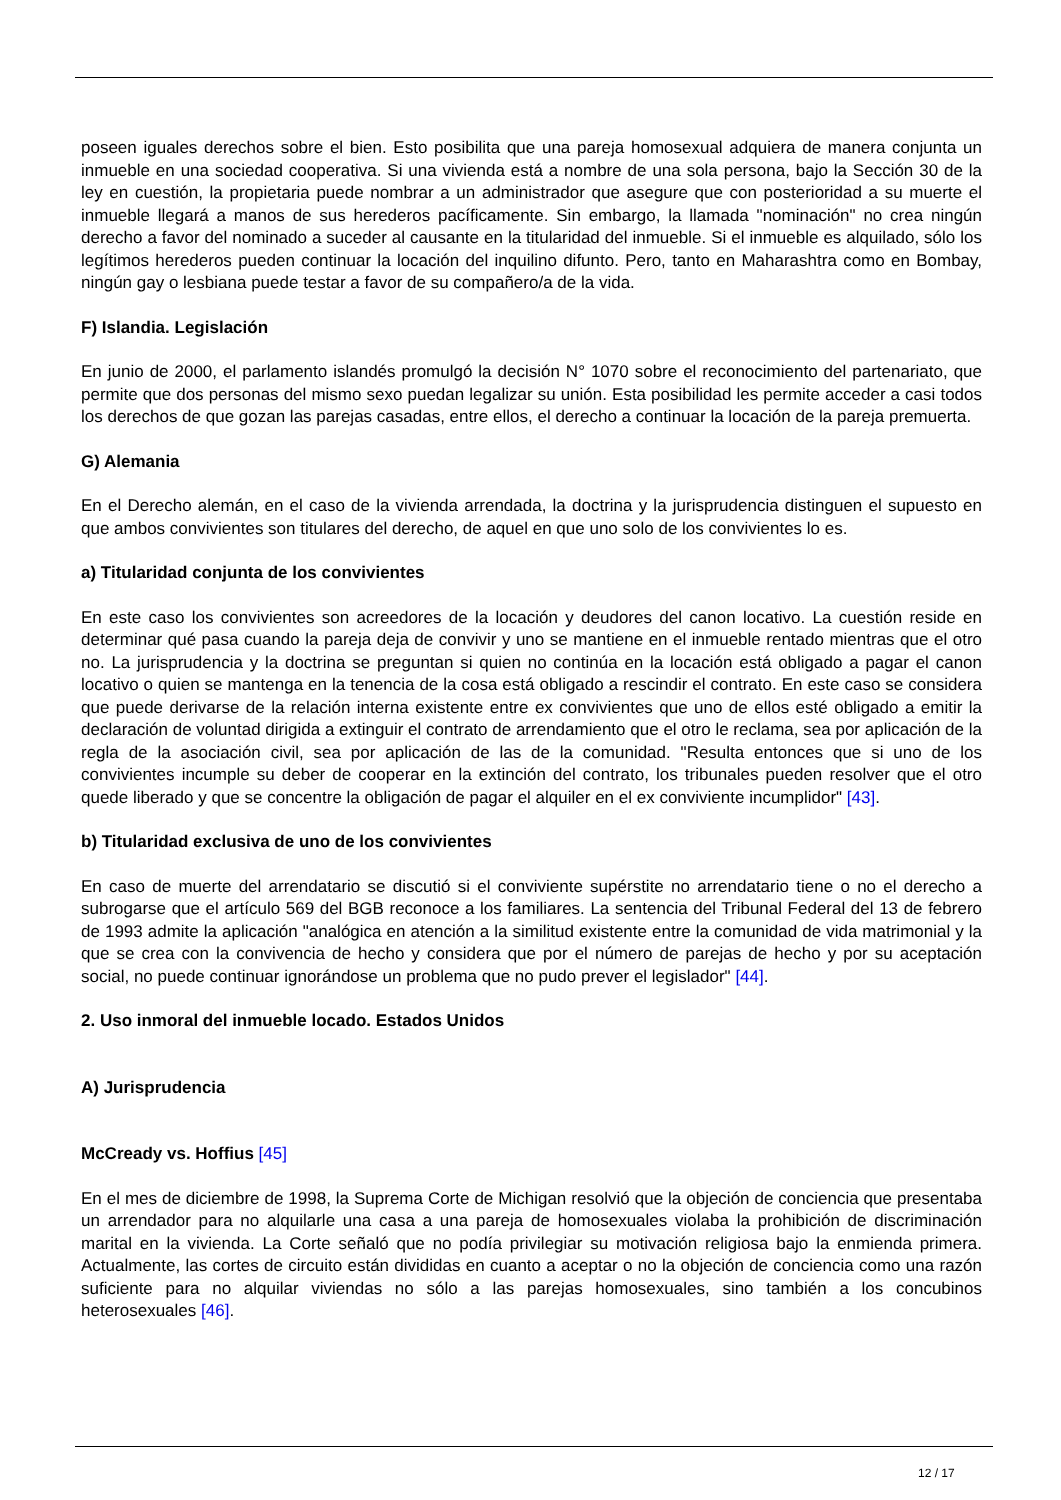poseen iguales derechos sobre el bien. Esto posibilita que una pareja homosexual adquiera de manera conjunta un inmueble en una sociedad cooperativa. Si una vivienda está a nombre de una sola persona, bajo la Sección 30 de la ley en cuestión, la propietaria puede nombrar a un administrador que asegure que con posterioridad a su muerte el inmueble llegará a manos de sus herederos pacíficamente. Sin embargo, la llamada "nominación" no crea ningún derecho a favor del nominado a suceder al causante en la titularidad del inmueble. Si el inmueble es alquilado, sólo los legítimos herederos pueden continuar la locación del inquilino difunto. Pero, tanto en Maharashtra como en Bombay, ningún gay o lesbiana puede testar a favor de su compañero/a de la vida.
F) Islandia. Legislación
En junio de 2000, el parlamento islandés promulgó la decisión N° 1070 sobre el reconocimiento del partenariato, que permite que dos personas del mismo sexo puedan legalizar su unión. Esta posibilidad les permite acceder a casi todos los derechos de que gozan las parejas casadas, entre ellos, el derecho a continuar la locación de la pareja premuerta.
G) Alemania
En el Derecho alemán, en el caso de la vivienda arrendada, la doctrina y la jurisprudencia distinguen el supuesto en que ambos convivientes son titulares del derecho, de aquel en que uno solo de los convivientes lo es.
a) Titularidad conjunta de los convivientes
En este caso los convivientes son acreedores de la locación y deudores del canon locativo. La cuestión reside en determinar qué pasa cuando la pareja deja de convivir y uno se mantiene en el inmueble rentado mientras que el otro no. La jurisprudencia y la doctrina se preguntan si quien no continúa en la locación está obligado a pagar el canon locativo o quien se mantenga en la tenencia de la cosa está obligado a rescindir el contrato. En este caso se considera que puede derivarse de la relación interna existente entre ex convivientes que uno de ellos esté obligado a emitir la declaración de voluntad dirigida a extinguir el contrato de arrendamiento que el otro le reclama, sea por aplicación de la regla de la asociación civil, sea por aplicación de las de la comunidad. "Resulta entonces que si uno de los convivientes incumple su deber de cooperar en la extinción del contrato, los tribunales pueden resolver que el otro quede liberado y que se concentre la obligación de pagar el alquiler en el ex conviviente incumplidor" [43].
b) Titularidad exclusiva de uno de los convivientes
En caso de muerte del arrendatario se discutió si el conviviente supérstite no arrendatario tiene o no el derecho a subrogarse que el artículo 569 del BGB reconoce a los familiares. La sentencia del Tribunal Federal del 13 de febrero de 1993 admite la aplicación "analógica en atención a la similitud existente entre la comunidad de vida matrimonial y la que se crea con la convivencia de hecho y considera que por el número de parejas de hecho y por su aceptación social, no puede continuar ignorándose un problema que no pudo prever el legislador" [44].
2. Uso inmoral del inmueble locado. Estados Unidos
A) Jurisprudencia
McCready vs. Hoffius [45]
En el mes de diciembre de 1998, la Suprema Corte de Michigan resolvió que la objeción de conciencia que presentaba un arrendador para no alquilarle una casa a una pareja de homosexuales violaba la prohibición de discriminación marital en la vivienda. La Corte señaló que no podía privilegiar su motivación religiosa bajo la enmienda primera. Actualmente, las cortes de circuito están divididas en cuanto a aceptar o no la objeción de conciencia como una razón suficiente para no alquilar viviendas no sólo a las parejas homosexuales, sino también a los concubinos heterosexuales [46].
12 / 17